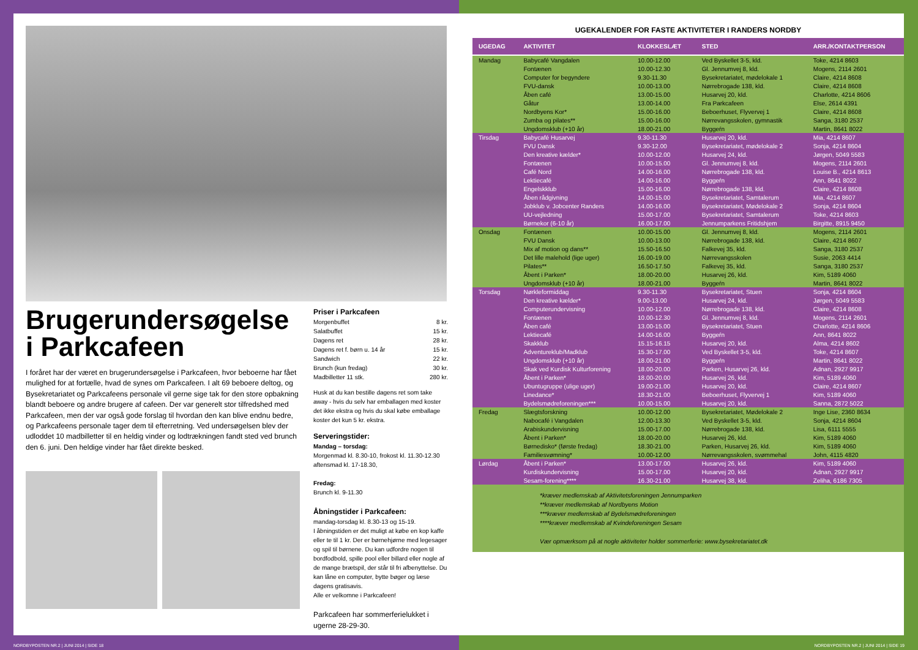Brugerundersøgelse i Parkcafeen
I foråret har der været en brugerundersøgelse i Parkcafeen, hvor beboerne har fået mulighed for at fortælle, hvad de synes om Parkcafeen. I alt 69 beboere deltog, og Bysekretariatet og Parkcafeens personale vil gerne sige tak for den store opbakning blandt beboere og andre brugere af cafeen. Der var generelt stor tilfredshed med Parkcafeen, men der var også gode forslag til hvordan den kan blive endnu bedre, og Parkcafeens personale tager dem til efterretning. Ved undersøgelsen blev der udloddet 10 madbilletter til en heldig vinder og lodtrækningen fandt sted ved brunch den 6. juni. Den heldige vinder har fået direkte besked.
Priser i Parkcafeen
Morgenbuffet 8 kr.
Salatbuffet 15 kr.
Dagens ret 28 kr.
Dagens ret f. børn u. 14 år 15 kr.
Sandwich 22 kr.
Brunch (kun fredag) 30 kr.
Madbilletter 11 stk. 280 kr.
Husk at du kan bestille dagens ret som take away - hvis du selv har emballagen med koster det ikke ekstra og hvis du skal købe emballage koster det kun 5 kr. ekstra.
Serveringstider:
Mandag – torsdag:
Morgenmad kl. 8.30-10, frokost kl. 11.30-12.30 aftensmad kl. 17-18.30,
Fredag:
Brunch kl. 9-11.30
Åbningstider i Parkcafeen:
mandag-torsdag kl. 8.30-13 og 15-19.
I åbningstiden er det muligt at købe en kop kaffe eller te til 1 kr. Der er børnehjørne med legesager og spil til børnene. Du kan udfordre nogen til bordfodbold, spille pool eller billard eller nogle af de mange brætspil, der står til fri afbenyttelse. Du kan låne en computer, bytte bøger og læse dagens gratisavis.
Alle er velkomne i Parkcafeen!
Parkcafeen har sommerferielukket i ugerne 28-29-30.
UGEKALENDER FOR FASTE AKTIVITETER I RANDERS NORDBY
| UGEDAG | AKTIVITET | KLOKKESLÆT | STED | ARR./KONTAKTPERSON |
| --- | --- | --- | --- | --- |
| Mandag | Babycafé Vangdalen | 10.00-12.00 | Ved Byskellet 3-5, kld. | Toke, 4214 8603 |
| | Fontænen | 10.00-12.30 | Gl. Jennumvej 8, kld. | Mogens, 2114 2601 |
| | Computer for begyndere | 9.30-11.30 | Bysekretariatet, mødelokale 1 | Claire, 4214 8608 |
| | FVU-dansk | 10.00-13.00 | Nørrebrogade 138, kld. | Claire, 4214 8608 |
| | Åben café | 13.00-15.00 | Husarvej 20, kld. | Charlotte, 4214 8606 |
| | Gåtur | 13.00-14.00 | Fra Parkcafeen | Else, 2614 4391 |
| | Nordbyens Kor* | 15.00-16.00 | Beboerhuset, Flyvervej 1 | Claire, 4214 8608 |
| | Zumba og pilates** | 15.00-16.00 | Nørrevangsskolen, gymnastik | Sanga, 3180 2537 |
| | Ungdomsklub (+10 år) | 18.00-21.00 | Byggeŕn | Martin, 8641 8022 |
| Tirsdag | Babycafé Husarvej | 9.30-11.30 | Husarvej 20, kld. | Mia, 4214 8607 |
| | FVU Dansk | 9.30-12.00 | Bysekretariatet, mødelokale 2 | Sonja, 4214 8604 |
| | Den kreative kælder* | 10.00-12.00 | Husarvej 24, kld. | Jørgen, 5049 5583 |
| | Fontænen | 10.00-15.00 | Gl. Jennumvej 8, kld. | Mogens, 2114 2601 |
| | Café Nord | 14.00-16.00 | Nørrebrogade 138, kld. | Louise B., 4214 8613 |
| | Lektiecafé | 14.00-16.00 | Byggeŕn | Ann, 8641 8022 |
| | Engelskklub | 15.00-16.00 | Nørrebrogade 138, kld. | Claire, 4214 8608 |
| | Åben rådgivning | 14.00-15.00 | Bysekretariatet, Samtalerum | Mia, 4214 8607 |
| | Jobklub v. Jobcenter Randers | 14.00-16.00 | Bysekretariatet, Mødelokale 2 | Sonja, 4214 8604 |
| | UU-vejledning | 15.00-17.00 | Bysekretariatet, Samtalerum | Toke, 4214 8603 |
| | Børnekor (6-10 år) | 16.00-17.00 | Jennumparkens Fritidshjem | Birgitte, 8915 9450 |
| Onsdag | Fontænen | 10.00-15.00 | Gl. Jennumvej 8, kld. | Mogens, 2114 2601 |
| | FVU Dansk | 10.00-13.00 | Nørrebrogade 138, kld. | Claire, 4214 8607 |
| | Mix af motion og dans** | 15.50-16.50 | Falkevej 35, kld. | Sanga, 3180 2537 |
| | Det lille malehold (lige uger) | 16.00-19.00 | Nørrevangsskolen | Susie, 2063 4414 |
| | Pilates** | 16.50-17.50 | Falkevej 35, kld. | Sanga, 3180 2537 |
| | Åbent i Parken* | 18.00-20.00 | Husarvej 26, kld. | Kim, 5189 4060 |
| | Ungdomsklub (+10 år) | 18.00-21.00 | Byggeŕn | Martin, 8641 8022 |
| Torsdag | Nørkleformiddag | 9.30-11.30 | Bysekretariatet, Stuen | Sonja, 4214 8604 |
| | Den kreative kælder* | 9.00-13.00 | Husarvej 24, kld. | Jørgen, 5049 5583 |
| | Computerundervisning | 10.00-12.00 | Nørrebrogade 138, kld. | Claire, 4214 8608 |
| | Fontænen | 10.00-12.30 | Gl. Jennumvej 8, kld. | Mogens, 2114 2601 |
| | Åben café | 13.00-15.00 | Bysekretariatet, Stuen | Charlotte, 4214 8606 |
| | Lektiecafé | 14.00-16.00 | Byggeŕn | Ann, 8641 8022 |
| | Skakklub | 15.15-16.15 | Husarvej 20, kld. | Alma, 4214 8602 |
| | Adventureklub/Madklub | 15.30-17.00 | Ved Byskellet 3-5, kld. | Toke, 4214 8607 |
| | Ungdomsklub (+10 år) | 18.00-21.00 | Byggeŕn | Martin, 8641 8022 |
| | Skak ved Kurdisk Kulturforening | 18.00-20.00 | Parken, Husarvej 26, kld. | Adnan, 2927 9917 |
| | Åbent i Parken* | 18.00-20.00 | Husarvej 26, kld. | Kim, 5189 4060 |
| | Ubuntugruppe (ulige uger) | 19.00-21.00 | Husarvej 20, kld. | Claire, 4214 8607 |
| | Linedance* | 18.30-21.00 | Beboerhuset, Flyvervej 1 | Kim, 5189 4060 |
| | Bydelsmødreforeningen*** | 10.00-15.00 | Husarvej 20, kld. | Sanna, 2872 5022 |
| Fredag | Slægtsforskning | 10.00-12.00 | Bysekretariatet, Mødelokale 2 | Inge Lise, 2360 8634 |
| | Nabocafé i Vangdalen | 12.00-13.30 | Ved Byskellet 3-5, kld. | Sonja, 4214 8604 |
| | Arabiskundervisning | 15.00-17.00 | Nørrebrogade 138, kld. | Lisa, 6111 5555 |
| | Åbent i Parken* | 18.00-20.00 | Husarvej 26, kld. | Kim, 5189 4060 |
| | Børnedisko* (første fredag) | 18.30-21.00 | Parken, Husarvej 26, kld. | Kim, 5189 4060 |
| | Familiesvømning* | 10.00-12.00 | Nørrevangsskolen, svømmehal | John, 4115 4820 |
| Lørdag | Åbent i Parken* | 13.00-17.00 | Husarvej 26, kld. | Kim, 5189 4060 |
| | Kurdiskundervisning | 15.00-17.00 | Husarvej 20, kld. | Adnan, 2927 9917 |
| | Sesam-forening**** | 16.30-21.00 | Husarvej 38, kld. | Zeliha, 6186 7305 |
*kræver medlemskab af Aktivitetsforeningen Jennumparken
**kræver medlemskab af Nordbyens Motion
***kræver medlemskab af Bydelsmødreforeningen
****kræver medlemskab af Kvindeforeningen Sesam
Vær opmærksom på at nogle aktiviteter holder sommerferie: www.bysekretariatet.dk
NORDBYPOSTEN NR.2 | JUNI 2014 | SIDE 18
NORDBYPOSTEN NR.2 | JUNI 2014 | SIDE 19